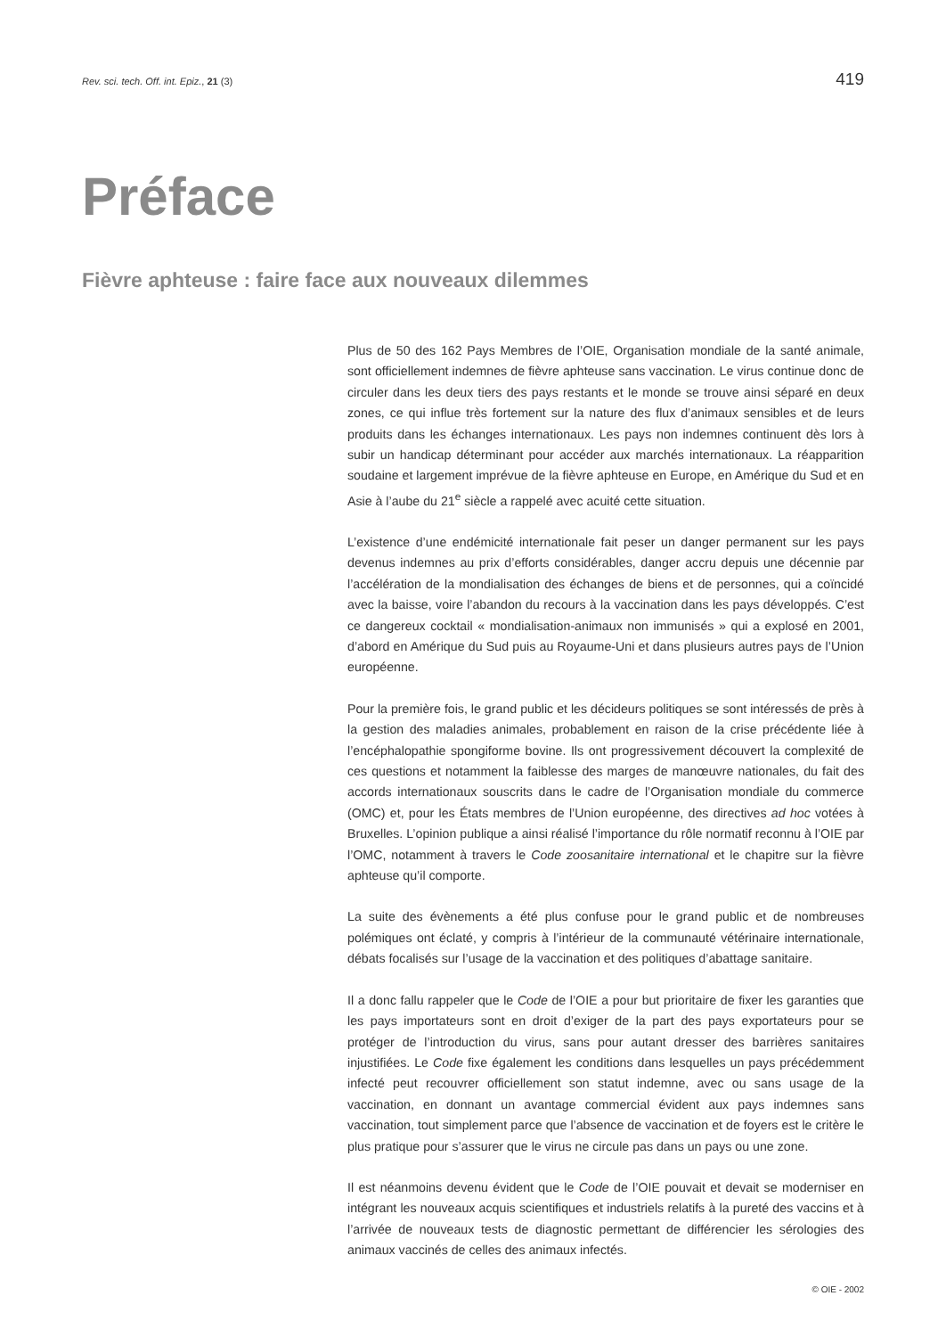Rev. sci. tech. Off. int. Epiz., 21 (3) 419
Préface
Fièvre aphteuse : faire face aux nouveaux dilemmes
Plus de 50 des 162 Pays Membres de l’OIE, Organisation mondiale de la santé animale, sont officiellement indemnes de fièvre aphteuse sans vaccination. Le virus continue donc de circuler dans les deux tiers des pays restants et le monde se trouve ainsi séparé en deux zones, ce qui influe très fortement sur la nature des flux d’animaux sensibles et de leurs produits dans les échanges internationaux. Les pays non indemnes continuent dès lors à subir un handicap déterminant pour accéder aux marchés internationaux. La réapparition soudaine et largement imprévue de la fièvre aphteuse en Europe, en Amérique du Sud et en Asie à l’aube du 21<sup>e</sup> siècle a rappelé avec acuité cette situation.
L’existence d’une endémicité internationale fait peser un danger permanent sur les pays devenus indemnes au prix d’efforts considérables, danger accru depuis une décennie par l’accélération de la mondialisation des échanges de biens et de personnes, qui a coïncidé avec la baisse, voire l’abandon du recours à la vaccination dans les pays développés. C’est ce dangereux cocktail « mondialisation-animaux non immunisés » qui a explosé en 2001, d’abord en Amérique du Sud puis au Royaume-Uni et dans plusieurs autres pays de l’Union européenne.
Pour la première fois, le grand public et les décideurs politiques se sont intéressés de près à la gestion des maladies animales, probablement en raison de la crise précédente liée à l’encéphalopathie spongiforme bovine. Ils ont progressivement découvert la complexité de ces questions et notamment la faiblesse des marges de manœuvre nationales, du fait des accords internationaux souscrits dans le cadre de l’Organisation mondiale du commerce (OMC) et, pour les États membres de l’Union européenne, des directives ad hoc votées à Bruxelles. L’opinion publique a ainsi réalisé l’importance du rôle normatif reconnu à l’OIE par l’OMC, notamment à travers le Code zoosanitaire international et le chapitre sur la fièvre aphteuse qu’il comporte.
La suite des évènements a été plus confuse pour le grand public et de nombreuses polémiques ont éclaté, y compris à l’intérieur de la communauté vétérinaire internationale, débats focalisés sur l’usage de la vaccination et des politiques d’abattage sanitaire.
Il a donc fallu rappeler que le Code de l’OIE a pour but prioritaire de fixer les garanties que les pays importateurs sont en droit d’exiger de la part des pays exportateurs pour se protéger de l’introduction du virus, sans pour autant dresser des barrières sanitaires injustifiées. Le Code fixe également les conditions dans lesquelles un pays précédemment infecté peut recouvrer officiellement son statut indemne, avec ou sans usage de la vaccination, en donnant un avantage commercial évident aux pays indemnes sans vaccination, tout simplement parce que l’absence de vaccination et de foyers est le critère le plus pratique pour s’assurer que le virus ne circule pas dans un pays ou une zone.
Il est néanmoins devenu évident que le Code de l’OIE pouvait et devait se moderniser en intégrant les nouveaux acquis scientifiques et industriels relatifs à la pureté des vaccins et à l’arrivée de nouveaux tests de diagnostic permettant de différencier les sérologies des animaux vaccinés de celles des animaux infectés.
© OIE - 2002